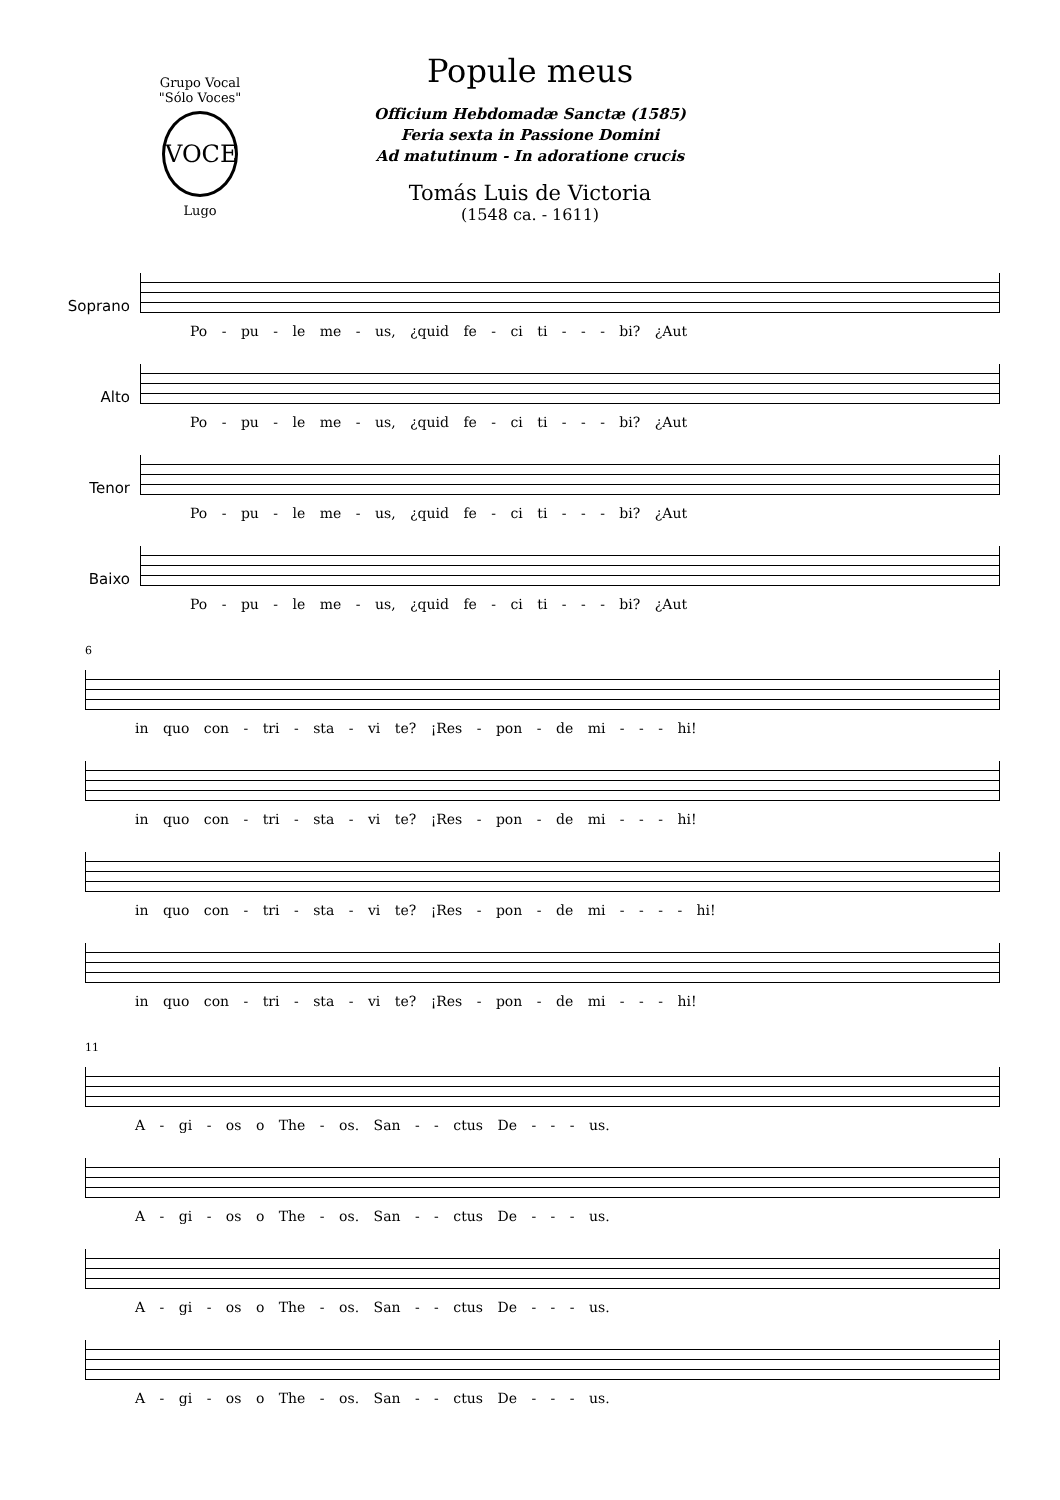Grupo Vocal "Sólo Voces"
VOCE
Lugo
Popule meus
Officium Hebdomadæ Sanctæ (1585)
Feria sexta in Passione Domini
Ad matutinum - In adoratione crucis
Tomás Luis de Victoria
(1548 ca. - 1611)
Soprano
Po - pu - le me - us, ¿quid fe - ci ti - - - bi? ¿Aut
Alto
Po - pu - le me - us, ¿quid fe - ci ti - - - bi? ¿Aut
Tenor
Po - pu - le me - us, ¿quid fe - ci ti - - - bi? ¿Aut
Baixo
Po - pu - le me - us, ¿quid fe - ci ti - - - bi? ¿Aut
6
in quo con - tri - sta - vi te? ¡Res - pon - de mi - - - hi!
in quo con - tri - sta - vi te? ¡Res - pon - de mi - - - hi!
in quo con - tri - sta - vi te? ¡Res - pon - de mi - - - - hi!
in quo con - tri - sta - vi te? ¡Res - pon - de mi - - - hi!
11
A - gi - os o The - os. San - - ctus De - - - us.
A - gi - os o The - os. San - - ctus De - - - us.
A - gi - os o The - os. San - - ctus De - - - us.
A - gi - os o The - os. San - - ctus De - - - us.